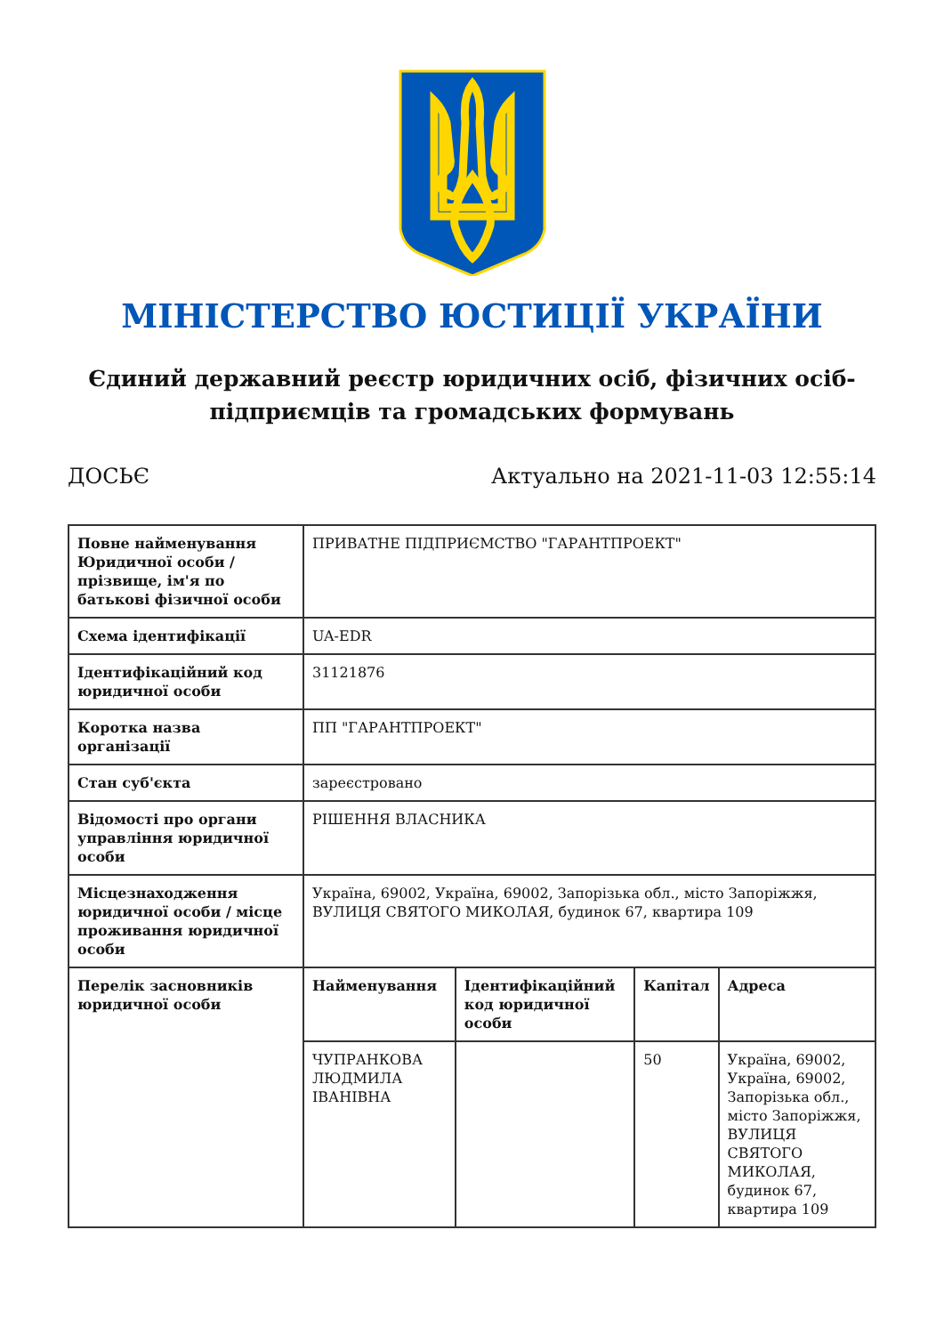МІНІСТЕРСТВО ЮСТИЦІЇ УКРАЇНИ
Єдиний державний реєстр юридичних осіб, фізичних осіб-підприємців та громадських формувань
ДОСЬЄ Актуально на 2021-11-03 12:55:14
| Повне найменування Юридичної особи / прізвище, ім'я по батькові фізичної особи | ПРИВАТНЕ ПІДПРИЄМСТВО "ГАРАНТПРОЕКТ" | | | |
| Схема ідентифікації | UA-EDR | | | |
| Ідентифікаційний код юридичної особи | 31121876 | | | |
| Коротка назва організації | ПП "ГАРАНТПРОЕКТ" | | | |
| Стан суб'єкта | зареєстровано | | | |
| Відомості про органи управління юридичної особи | РІШЕННЯ ВЛАСНИКА | | | |
| Місцезнаходження юридичної особи / місце проживання юридичної особи | Україна, 69002, Україна, 69002, Запорізька обл., місто Запоріжжя, ВУЛИЦЯ СВЯТОГО МИКОЛАЯ, будинок 67, квартира 109 | | | |
| Перелік засновників юридичної особи | Найменування | Ідентифікаційний код юридичної особи | Капітал | Адреса |
| | ЧУПРАНКОВА ЛЮДМИЛА ІВАНІВНА | | 50 | Україна, 69002, Україна, 69002, Запорізька обл., місто Запоріжжя, ВУЛИЦЯ СВЯТОГО МИКОЛАЯ, будинок 67, квартира 109 |